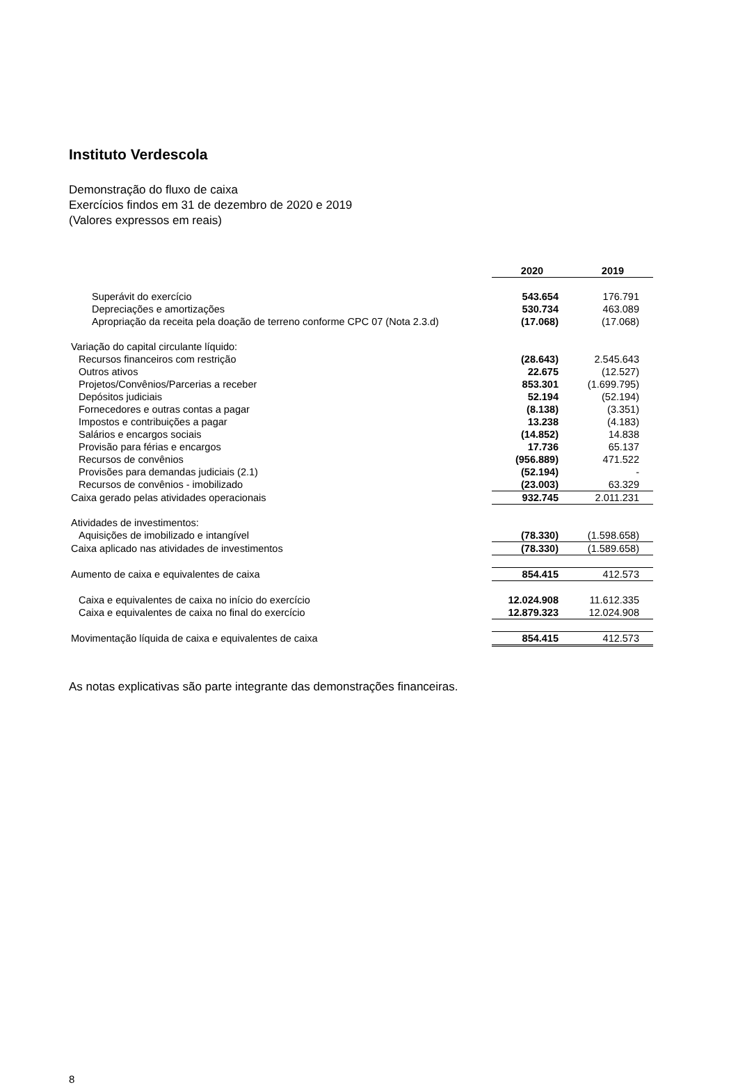Instituto Verdescola
Demonstração do fluxo de caixa
Exercícios findos em 31 de dezembro de 2020 e 2019
(Valores expressos em reais)
| | 2020 | 2019 |
| Superávit do exercício | 543.654 | 176.791 |
| Depreciações e amortizações | 530.734 | 463.089 |
| Apropriação da receita pela doação de terreno conforme CPC 07 (Nota 2.3.d) | (17.068) | (17.068) |
| Variação do capital circulante líquido: | | |
| Recursos financeiros com restrição | (28.643) | 2.545.643 |
| Outros ativos | 22.675 | (12.527) |
| Projetos/Convênios/Parcerias a receber | 853.301 | (1.699.795) |
| Depósitos judiciais | 52.194 | (52.194) |
| Fornecedores e outras contas a pagar | (8.138) | (3.351) |
| Impostos e contribuições a pagar | 13.238 | (4.183) |
| Salários e encargos sociais | (14.852) | 14.838 |
| Provisão para férias e encargos | 17.736 | 65.137 |
| Recursos de convênios | (956.889) | 471.522 |
| Provisões para demandas judiciais (2.1) | (52.194) | - |
| Recursos de convênios - imobilizado | (23.003) | 63.329 |
| Caixa gerado pelas atividades operacionais | 932.745 | 2.011.231 |
| Atividades de investimentos: | | |
| Aquisições de imobilizado e intangível | (78.330) | (1.598.658) |
| Caixa aplicado nas atividades de investimentos | (78.330) | (1.589.658) |
| Aumento de caixa e equivalentes de caixa | 854.415 | 412.573 |
| Caixa e equivalentes de caixa no início do exercício | 12.024.908 | 11.612.335 |
| Caixa e equivalentes de caixa no final do exercício | 12.879.323 | 12.024.908 |
| Movimentação líquida de caixa e equivalentes de caixa | 854.415 | 412.573 |
As notas explicativas são parte integrante das demonstrações financeiras.
8